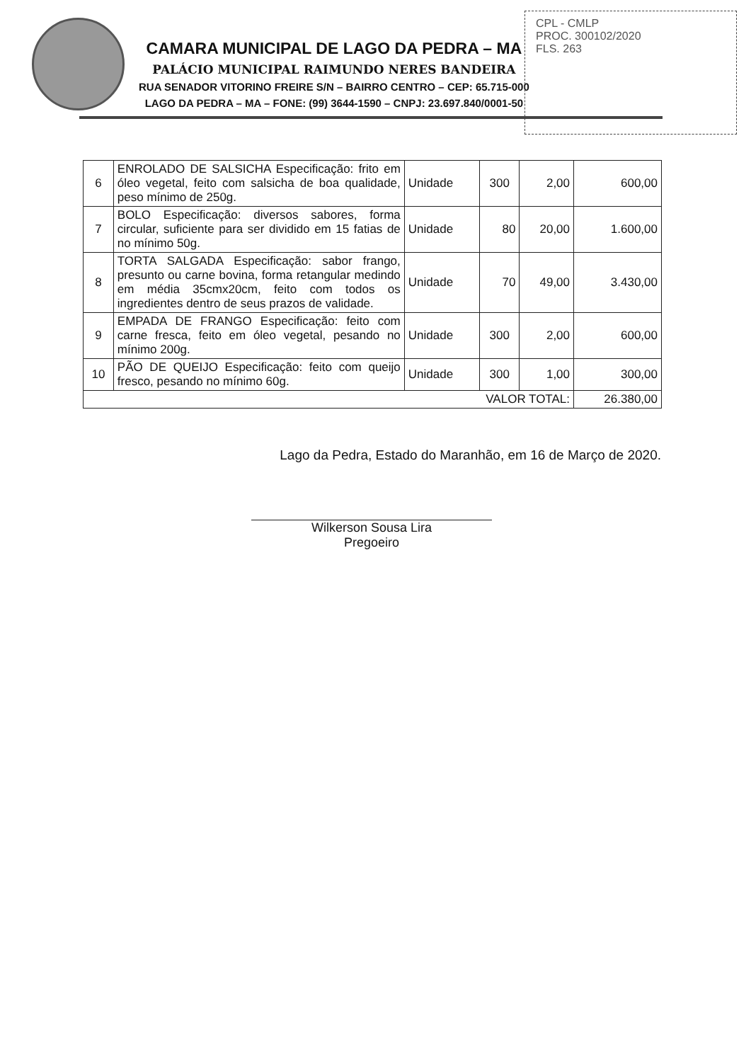CPL - CMLP
PROC. 300102/2020
FLS. 263
CAMARA MUNICIPAL DE LAGO DA PEDRA – MA
PALÁCIO MUNICIPAL RAIMUNDO NERES BANDEIRA
RUA SENADOR VITORINO FREIRE S/N – BAIRRO CENTRO – CEP: 65.715-000
LAGO DA PEDRA – MA – FONE: (99) 3644-1590 – CNPJ: 23.697.840/0001-50
| 6 | ENROLADO DE SALSICHA Especificação: frito em óleo vegetal, feito com salsicha de boa qualidade, peso mínimo de 250g. | Unidade | 300 | 2,00 | 600,00 |
| 7 | BOLO Especificação: diversos sabores, forma circular, suficiente para ser dividido em 15 fatias de no mínimo 50g. | Unidade | 80 | 20,00 | 1.600,00 |
| 8 | TORTA SALGADA Especificação: sabor frango, presunto ou carne bovina, forma retangular medindo em média 35cmx20cm, feito com todos os ingredientes dentro de seus prazos de validade. | Unidade | 70 | 49,00 | 3.430,00 |
| 9 | EMPADA DE FRANGO Especificação: feito com carne fresca, feito em óleo vegetal, pesando no mínimo 200g. | Unidade | 300 | 2,00 | 600,00 |
| 10 | PÃO DE QUEIJO Especificação: feito com queijo fresco, pesando no mínimo 60g. | Unidade | 300 | 1,00 | 300,00 |
| VALOR TOTAL: | | | | | 26.380,00 |
Lago da Pedra, Estado do Maranhão, em 16 de Março de 2020.
Wilkerson Sousa Lira
Pregoeiro